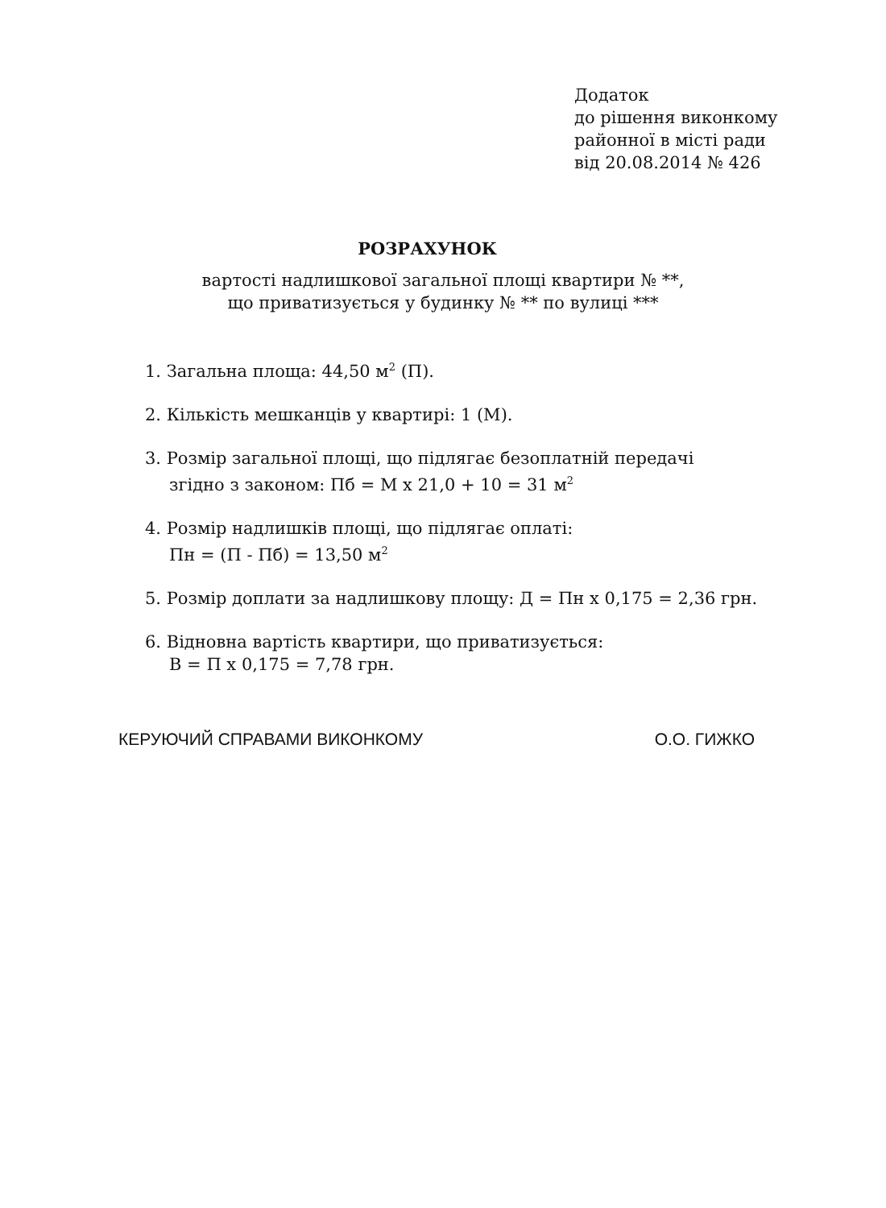Додаток
до рішення виконкому
районної в місті ради
від 20.08.2014 № 426
РОЗРАХУНОК
вартості надлишкової загальної площі квартири № **,
що приватизується у будинку № ** по вулиці ***
1. Загальна площа: 44,50 м<sup>2</sup> (П).
2. Кількість мешканців у квартирі: 1 (М).
3. Розмір загальної площі, що підлягає безоплатній передачі
згідно з законом: Пб = М х 21,0 + 10 = 31 м<sup>2</sup>
4. Розмір надлишків площі, що підлягає оплаті:
Пн = (П - Пб) = 13,50 м<sup>2</sup>
5. Розмір доплати за надлишкову площу: Д = Пн х 0,175 = 2,36 грн.
6. Відновна вартість квартири, що приватизується:
В = П х 0,175 = 7,78 грн.
КЕРУЮЧИЙ СПРАВАМИ ВИКОНКОМУ О.О. ГИЖКО